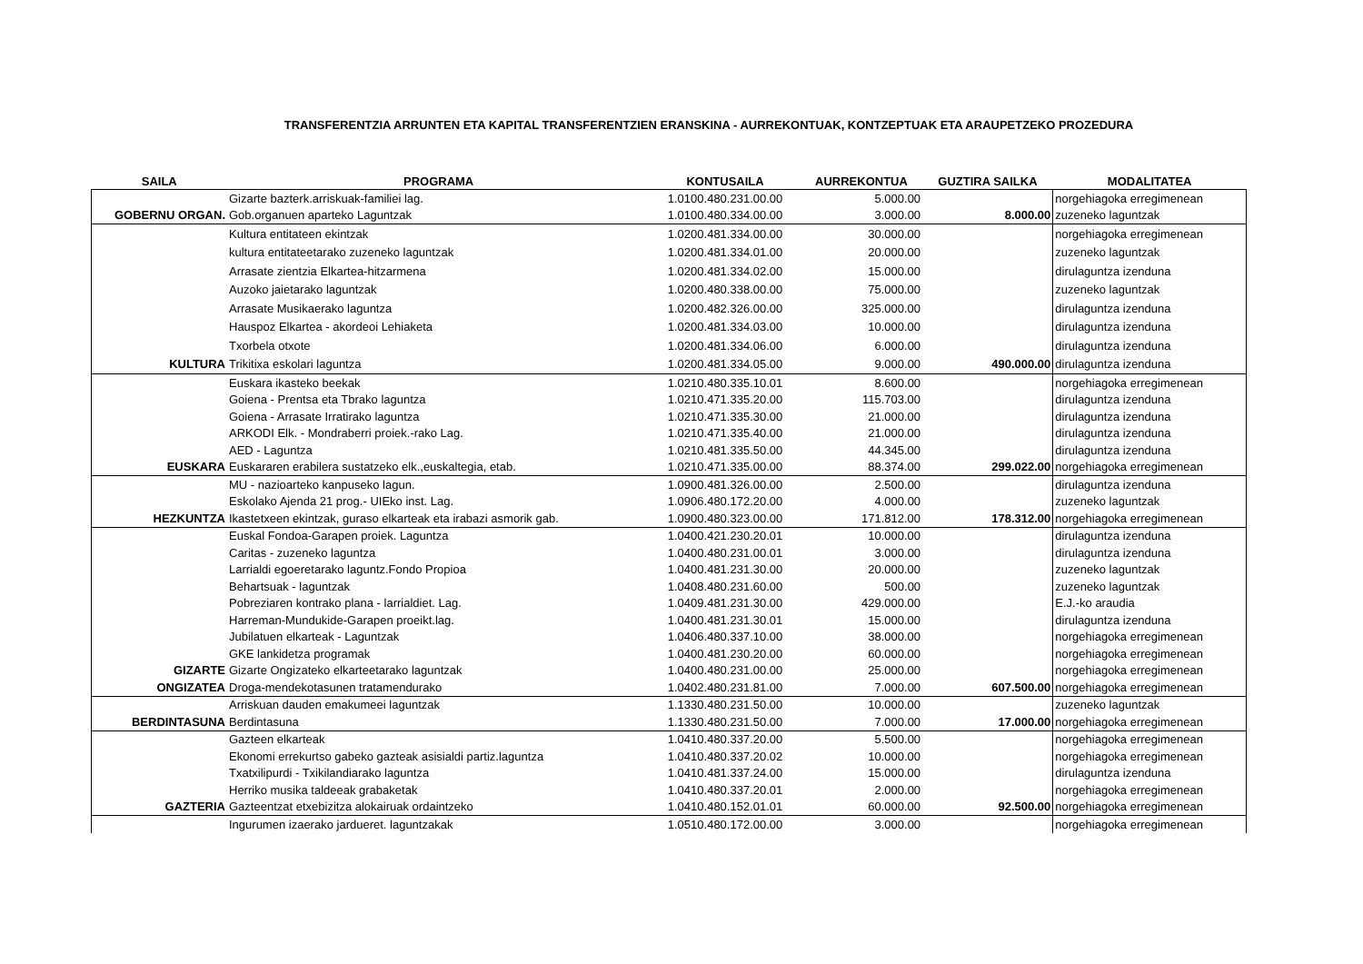TRANSFERENTZIA ARRUNTEN ETA KAPITAL TRANSFERENTZIEN ERANSKINA - AURREKONTUAK, KONTZEPTUAK ETA ARAUPETZEKO PROZEDURA
| SAILA | PROGRAMA | KONTUSAILA | AURREKONTUA | GUZTIRA SAILKA | MODALITATEA |
| --- | --- | --- | --- | --- | --- |
| | Gizarte bazterk.arriskuak-familiei lag. | 1.0100.480.231.00.00 | 5.000.00 | | norgehiagoka erregimenean |
| GOBERNU ORGAN. | Gob.organuen aparteko Laguntzak | 1.0100.480.334.00.00 | 3.000.00 | 8.000.00 | zuzeneko laguntzak |
| | Kultura entitateen ekintzak | 1.0200.481.334.00.00 | 30.000.00 | | norgehiagoka erregimenean |
| | kultura entitateetarako zuzeneko laguntzak | 1.0200.481.334.01.00 | 20.000.00 | | zuzeneko laguntzak |
| | Arrasate zientzia Elkartea-hitzarmena | 1.0200.481.334.02.00 | 15.000.00 | | dirulaguntza izenduna |
| | Auzoko jaietarako laguntzak | 1.0200.480.338.00.00 | 75.000.00 | | zuzeneko laguntzak |
| | Arrasate Musikaerako laguntza | 1.0200.482.326.00.00 | 325.000.00 | | dirulaguntza izenduna |
| | Hauspoz Elkartea - akordeoi Lehiaketa | 1.0200.481.334.03.00 | 10.000.00 | | dirulaguntza izenduna |
| | Txorbela otxote | 1.0200.481.334.06.00 | 6.000.00 | | dirulaguntza izenduna |
| KULTURA | Trikitixa eskolari laguntza | 1.0200.481.334.05.00 | 9.000.00 | 490.000.00 | dirulaguntza izenduna |
| | Euskara ikasteko beekak | 1.0210.480.335.10.01 | 8.600.00 | | norgehiagoka erregimenean |
| | Goiena - Prentsa eta Tbrako laguntza | 1.0210.471.335.20.00 | 115.703.00 | | dirulaguntza izenduna |
| | Goiena - Arrasate Irratirako laguntza | 1.0210.471.335.30.00 | 21.000.00 | | dirulaguntza izenduna |
| | ARKODI Elk. - Mondraberri proiek.-rako Lag. | 1.0210.471.335.40.00 | 21.000.00 | | dirulaguntza izenduna |
| | AED - Laguntza | 1.0210.481.335.50.00 | 44.345.00 | | dirulaguntza izenduna |
| EUSKARA | Euskararen erabilera sustatzeko elk.,euskaltegia, etab. | 1.0210.471.335.00.00 | 88.374.00 | 299.022.00 | norgehiagoka erregimenean |
| | MU - nazioarteko kanpuseko lagun. | 1.0900.481.326.00.00 | 2.500.00 | | dirulaguntza izenduna |
| | Eskolako Ajenda 21 prog.- UIEko inst. Lag. | 1.0906.480.172.20.00 | 4.000.00 | | zuzeneko laguntzak |
| HEZKUNTZA | Ikastetxeen ekintzak, guraso elkarteak eta irabazi asmorik gab. | 1.0900.480.323.00.00 | 171.812.00 | 178.312.00 | norgehiagoka erregimenean |
| | Euskal Fondoa-Garapen proiek. Laguntza | 1.0400.421.230.20.01 | 10.000.00 | | dirulaguntza izenduna |
| | Caritas - zuzeneko laguntza | 1.0400.480.231.00.01 | 3.000.00 | | dirulaguntza izenduna |
| | Larrialdi egoeretarako laguntz.Fondo Propioa | 1.0400.481.231.30.00 | 20.000.00 | | zuzeneko laguntzak |
| | Behartsuak - laguntzak | 1.0408.480.231.60.00 | 500.00 | | zuzeneko laguntzak |
| | Pobreziaren kontrako plana - larrialdiet. Lag. | 1.0409.481.231.30.00 | 429.000.00 | | E.J.-ko araudia |
| | Harreman-Mundukide-Garapen proeikt.lag. | 1.0400.481.231.30.01 | 15.000.00 | | dirulaguntza izenduna |
| | Jubilatuen elkarteak - Laguntzak | 1.0406.480.337.10.00 | 38.000.00 | | norgehiagoka erregimenean |
| | GKE lankidetza programak | 1.0400.481.230.20.00 | 60.000.00 | | norgehiagoka erregimenean |
| GIZARTE | Gizarte Ongizateko elkarteetarako laguntzak | 1.0400.480.231.00.00 | 25.000.00 | | norgehiagoka erregimenean |
| ONGIZATEA | Droga-mendekotasunen tratamendurako | 1.0402.480.231.81.00 | 7.000.00 | 607.500.00 | norgehiagoka erregimenean |
| | Arriskuan dauden emakumeei laguntzak | 1.1330.480.231.50.00 | 10.000.00 | | zuzeneko laguntzak |
| BERDINTASUNA | Berdintasuna | 1.1330.480.231.50.00 | 7.000.00 | 17.000.00 | norgehiagoka erregimenean |
| | Gazteen elkarteak | 1.0410.480.337.20.00 | 5.500.00 | | norgehiagoka erregimenean |
| | Ekonomi errekurtso gabeko gazteak asisialdi partiz.laguntza | 1.0410.480.337.20.02 | 10.000.00 | | norgehiagoka erregimenean |
| | Txatxilipurdi - Txikilandiarako laguntza | 1.0410.481.337.24.00 | 15.000.00 | | dirulaguntza izenduna |
| | Herriko musika taldeeak grabaketak | 1.0410.480.337.20.01 | 2.000.00 | | norgehiagoka erregimenean |
| GAZTERIA | Gazteentzat etxebizitza alokairuak ordaintzeko | 1.0410.480.152.01.01 | 60.000.00 | 92.500.00 | norgehiagoka erregimenean |
| | Ingurumen izaerako jardueret. laguntzakak | 1.0510.480.172.00.00 | 3.000.00 | | norgehiagoka erregimenean |